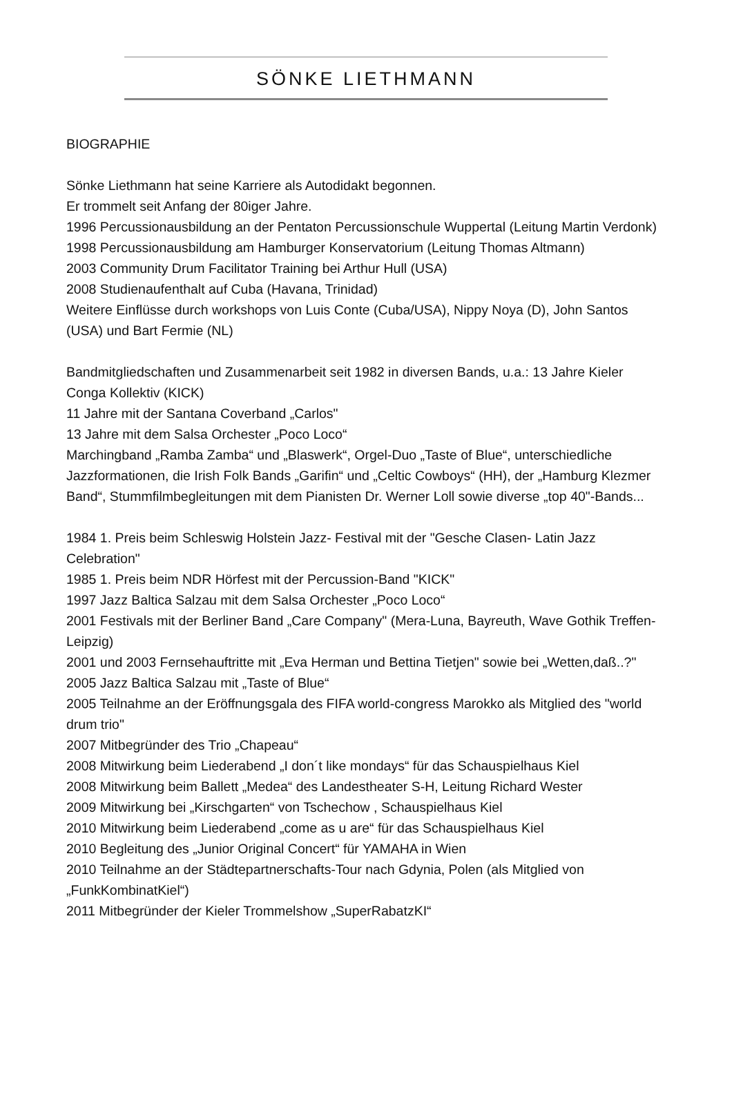SÖNKE LIETHMANN
BIOGRAPHIE
Sönke Liethmann hat seine Karriere als Autodidakt begonnen.
Er trommelt seit Anfang der 80iger Jahre.
1996 Percussionausbildung an der Pentaton Percussionschule Wuppertal (Leitung Martin Verdonk)
1998 Percussionausbildung am Hamburger Konservatorium (Leitung Thomas Altmann)
2003 Community Drum Facilitator Training bei Arthur Hull (USA)
2008 Studienaufenthalt auf Cuba (Havana, Trinidad)
Weitere Einflüsse durch workshops von Luis Conte (Cuba/USA), Nippy Noya (D), John Santos (USA) und Bart Fermie (NL)
Bandmitgliedschaften und Zusammenarbeit seit 1982 in diversen Bands, u.a.: 13 Jahre Kieler Conga Kollektiv (KICK)
11 Jahre mit der Santana Coverband „Carlos"
13 Jahre mit dem Salsa Orchester „Poco Loco“
Marchingband „Ramba Zamba“ und „Blaswerk“, Orgel-Duo „Taste of Blue“, unterschiedliche Jazzformationen, die Irish Folk Bands „Garifin“ und „Celtic Cowboys“ (HH), der „Hamburg Klezmer Band“, Stummfilmbegleitungen mit dem Pianisten Dr. Werner Loll sowie diverse „top 40"-Bands...
1984 1. Preis beim Schleswig Holstein Jazz- Festival mit der "Gesche Clasen- Latin Jazz Celebration"
1985 1. Preis beim NDR Hörfest mit der Percussion-Band "KICK"
1997 Jazz Baltica Salzau mit dem Salsa Orchester „Poco Loco“
2001 Festivals mit der Berliner Band „Care Company" (Mera-Luna, Bayreuth, Wave Gothik Treffen-Leipzig)
2001 und 2003 Fernsehauftritte mit „Eva Herman und Bettina Tietjen" sowie bei „Wetten,daß..?"
2005 Jazz Baltica Salzau mit „Taste of Blue“
2005 Teilnahme an der Eröffnungsgala des FIFA world-congress Marokko als Mitglied des "world drum trio"
2007 Mitbegründer des Trio „Chapeau“
2008 Mitwirkung beim Liederabend „I don´t like mondays“ für das Schauspielhaus Kiel
2008 Mitwirkung beim Ballett „Medea“ des Landestheater S-H, Leitung Richard Wester
2009 Mitwirkung bei „Kirschgarten“ von Tschechow , Schauspielhaus Kiel
2010 Mitwirkung beim Liederabend „come as u are“ für das Schauspielhaus Kiel
2010 Begleitung des „Junior Original Concert“ für YAMAHA in Wien
2010 Teilnahme an der Städtepartnerschafts-Tour nach Gdynia, Polen (als Mitglied von „FunkKombinatKiel“)
2011 Mitbegründer der Kieler Trommelshow „SuperRabatzKI“